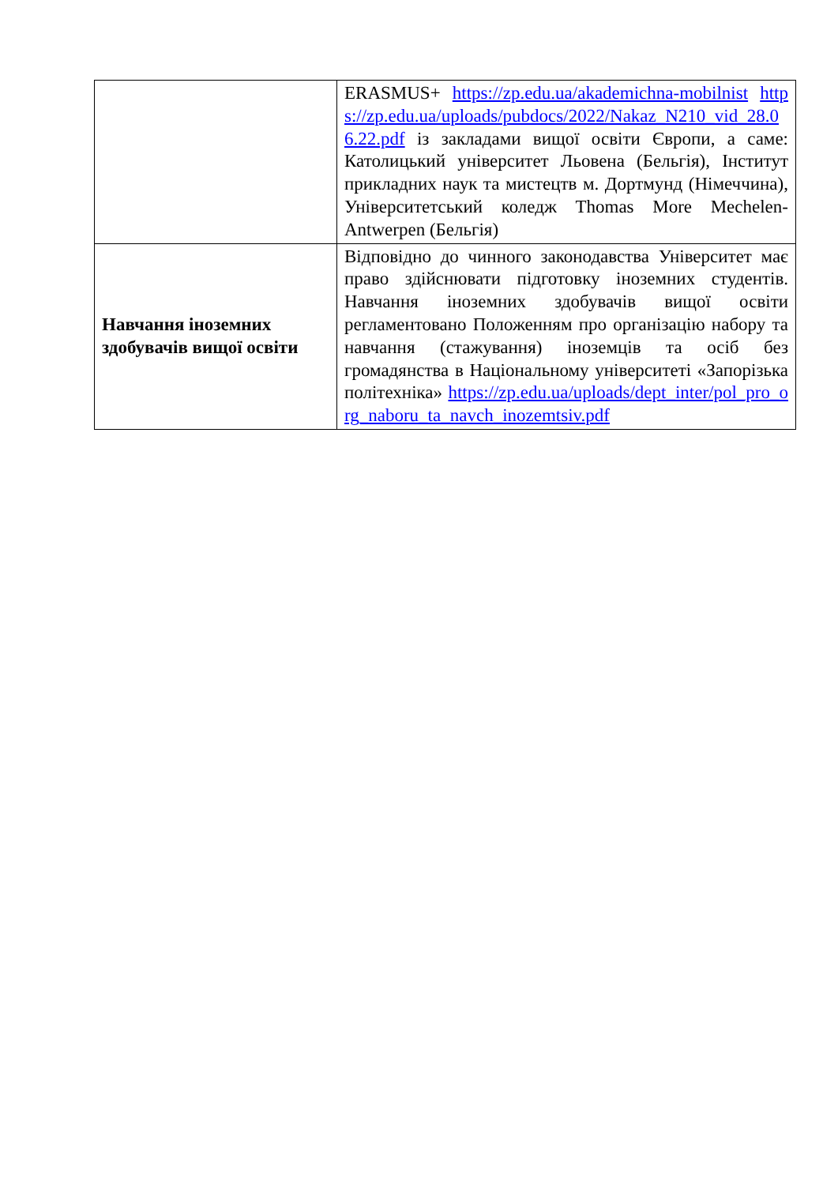| | ERASMUS+ https://zp.edu.ua/akademichna-mobilnist https://zp.edu.ua/uploads/pubdocs/2022/Nakaz_N210_vid_28.06.22.pdf із закладами вищої освіти Європи, а саме: Католицький університет Льовена (Бельгія), Інститут прикладних наук та мистецтв м. Дортмунд (Німеччина), Університетський коледж Thomas More Mechelen-Antwerpen (Бельгія) |
| Навчання іноземних здобувачів вищої освіти | Відповідно до чинного законодавства Університет має право здійснювати підготовку іноземних студентів. Навчання іноземних здобувачів вищої освіти регламентовано Положенням про організацію набору та навчання (стажування) іноземців та осіб без громадянства в Національному університеті «Запорізька політехніка» https://zp.edu.ua/uploads/dept_inter/pol_pro_org_naboru_ta_navch_inozemtsiv.pdf |